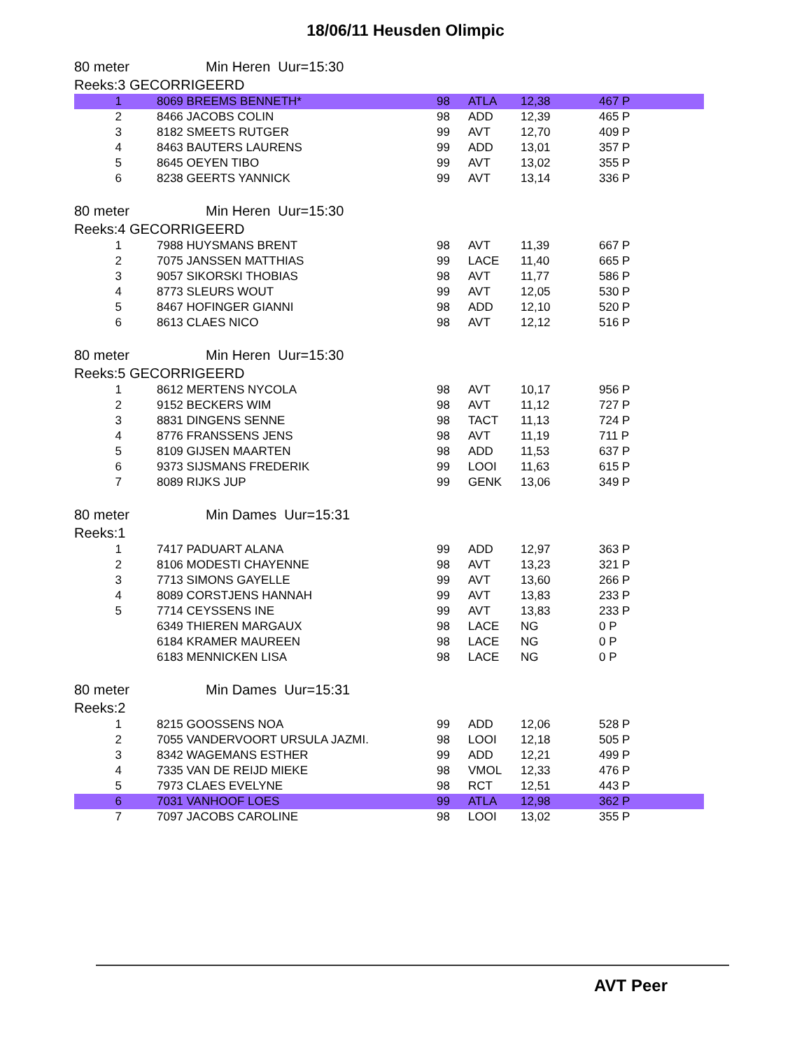18/06/11 Heusden Olimpic
80 meter Min Heren Uur=15:30
Reeks:3 GECORRIGEERD
| 1 | 8069 BREEMS BENNETH* | 98 | ATLA | 12,38 | 467 P |
| 2 | 8466 JACOBS COLIN | 98 | ADD | 12,39 | 465 P |
| 3 | 8182 SMEETS RUTGER | 99 | AVT | 12,70 | 409 P |
| 4 | 8463 BAUTERS LAURENS | 99 | ADD | 13,01 | 357 P |
| 5 | 8645 OEYEN TIBO | 99 | AVT | 13,02 | 355 P |
| 6 | 8238 GEERTS YANNICK | 99 | AVT | 13,14 | 336 P |
80 meter Min Heren Uur=15:30
Reeks:4 GECORRIGEERD
| 1 | 7988 HUYSMANS BRENT | 98 | AVT | 11,39 | 667 P |
| 2 | 7075 JANSSEN MATTHIAS | 99 | LACE | 11,40 | 665 P |
| 3 | 9057 SIKORSKI THOBIAS | 98 | AVT | 11,77 | 586 P |
| 4 | 8773 SLEURS WOUT | 99 | AVT | 12,05 | 530 P |
| 5 | 8467 HOFINGER GIANNI | 98 | ADD | 12,10 | 520 P |
| 6 | 8613 CLAES NICO | 98 | AVT | 12,12 | 516 P |
80 meter Min Heren Uur=15:30
Reeks:5 GECORRIGEERD
| 1 | 8612 MERTENS NYCOLA | 98 | AVT | 10,17 | 956 P |
| 2 | 9152 BECKERS WIM | 98 | AVT | 11,12 | 727 P |
| 3 | 8831 DINGENS SENNE | 98 | TACT | 11,13 | 724 P |
| 4 | 8776 FRANSSENS JENS | 98 | AVT | 11,19 | 711 P |
| 5 | 8109 GIJSEN MAARTEN | 98 | ADD | 11,53 | 637 P |
| 6 | 9373 SIJSMANS FREDERIK | 99 | LOOI | 11,63 | 615 P |
| 7 | 8089 RIJKS JUP | 99 | GENK | 13,06 | 349 P |
80 meter Min Dames Uur=15:31
Reeks:1
| 1 | 7417 PADUART ALANA | 99 | ADD | 12,97 | 363 P |
| 2 | 8106 MODESTI CHAYENNE | 98 | AVT | 13,23 | 321 P |
| 3 | 7713 SIMONS GAYELLE | 99 | AVT | 13,60 | 266 P |
| 4 | 8089 CORSTJENS HANNAH | 99 | AVT | 13,83 | 233 P |
| 5 | 7714 CEYSSENS INE | 99 | AVT | 13,83 | 233 P |
| | 6349 THIEREN MARGAUX | 98 | LACE | NG | 0 P |
| | 6184 KRAMER MAUREEN | 98 | LACE | NG | 0 P |
| | 6183 MENNICKEN LISA | 98 | LACE | NG | 0 P |
80 meter Min Dames Uur=15:31
Reeks:2
| 1 | 8215 GOOSSENS NOA | 99 | ADD | 12,06 | 528 P |
| 2 | 7055 VANDERVOORT URSULA JAZMI. | 98 | LOOI | 12,18 | 505 P |
| 3 | 8342 WAGEMANS ESTHER | 99 | ADD | 12,21 | 499 P |
| 4 | 7335 VAN DE REIJD MIEKE | 98 | VMOL | 12,33 | 476 P |
| 5 | 7973 CLAES EVELYNE | 98 | RCT | 12,51 | 443 P |
| 6 | 7031 VANHOOF LOES | 99 | ATLA | 12,98 | 362 P |
| 7 | 7097 JACOBS CAROLINE | 98 | LOOI | 13,02 | 355 P |
AVT Peer